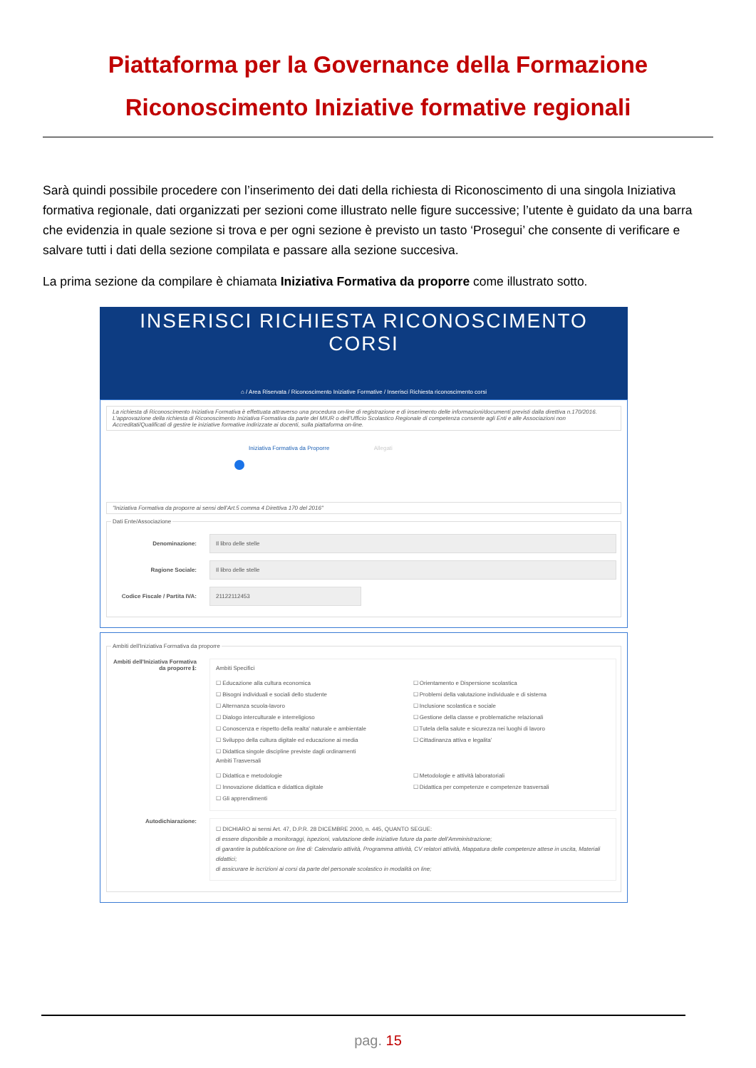Piattaforma per la Governance della Formazione
Riconoscimento Iniziative formative regionali
Sarà quindi possibile procedere con l’inserimento dei dati della richiesta di Riconoscimento di una singola Iniziativa formativa regionale, dati organizzati per sezioni come illustrato nelle figure successive; l’utente è guidato da una barra che evidenzia in quale sezione si trova e per ogni sezione è previsto un tasto ‘Prosegui’ che consente di verificare e salvare tutti i dati della sezione compilata e passare alla sezione succesiva.
La prima sezione da compilare è chiamata Iniziativa Formativa da proporre come illustrato sotto.
INSERISCI RICHIESTA RICONOSCIMENTO
CORSI
⌂ / Area Riservata / Riconoscimento Iniziative Formative / Inserisci Richiesta riconoscimento corsi
La richiesta di Riconoscimento Iniziativa Formativa è effettuata attraverso una procedura on-line di registrazione e di inserimento delle informazioni/documenti previsti dalla direttiva n.170/2016. L'approvazione della richiesta di Riconoscimento Iniziativa Formativa da parte del MIUR o dell'Ufficio Scolastico Regionale di competenza consente agli Enti e alle Associazioni non Accreditati/Qualificati di gestire le iniziative formative indirizzate ai docenti, sulla piattaforma on-line.
Iniziativa Formativa da Proporre Allegati
"Iniziativa Formativa da proporre ai sensi dell'Art.5 comma 4 Direttiva 170 del 2016"
Dati Ente/Associazione
Denominazione: Il libro delle stelle
Ragione Sociale: Il libro delle stelle
Codice Fiscale / Partita IVA: 21122112453
Ambiti dell'Iniziativa Formativa da proporre
Ambiti dell'Iniziativa Formativa da proporre ℹ:
Ambiti Specifici
☐ Educazione alla cultura economica
☐ Bisogni individuali e sociali dello studente
☐ Alternanza scuola-lavoro
☐ Dialogo interculturale e interreligioso
☐ Conoscenza e rispetto della realta' naturale e ambientale
☐ Sviluppo della cultura digitale ed educazione ai media
☐ Didattica singole discipline previste dagli ordinamenti
☐ Orientamento e Dispersione scolastica
☐ Problemi della valutazione individuale e di sistema
☐ Inclusione scolastica e sociale
☐ Gestione della classe e problematiche relazionali
☐ Tutela della salute e sicurezza nei luoghi di lavoro
☐ Cittadinanza attiva e legalita'
Ambiti Trasversali
☐ Didattica e metodologie
☐ Innovazione didattica e didattica digitale
☐ Gli apprendimenti
☐ Metodologie e attività laboratoriali
☐ Didattica per competenze e competenze trasversali
Autodichiarazione:
☐ DICHIARO ai sensi Art. 47, D.P.R. 28 DICEMBRE 2000, n. 445, QUANTO SEGUE:
di essere disponibile a monitoraggi, ispezioni, valutazione delle iniziative future da parte dell'Amministrazione;
di garantire la pubblicazione on line di: Calendario attività, Programma attività, CV relatori attività, Mappatura delle competenze attese in uscita, Materiali didattici;
di assicurare le iscrizioni ai corsi da parte del personale scolastico in modalità on line;
pag. 15